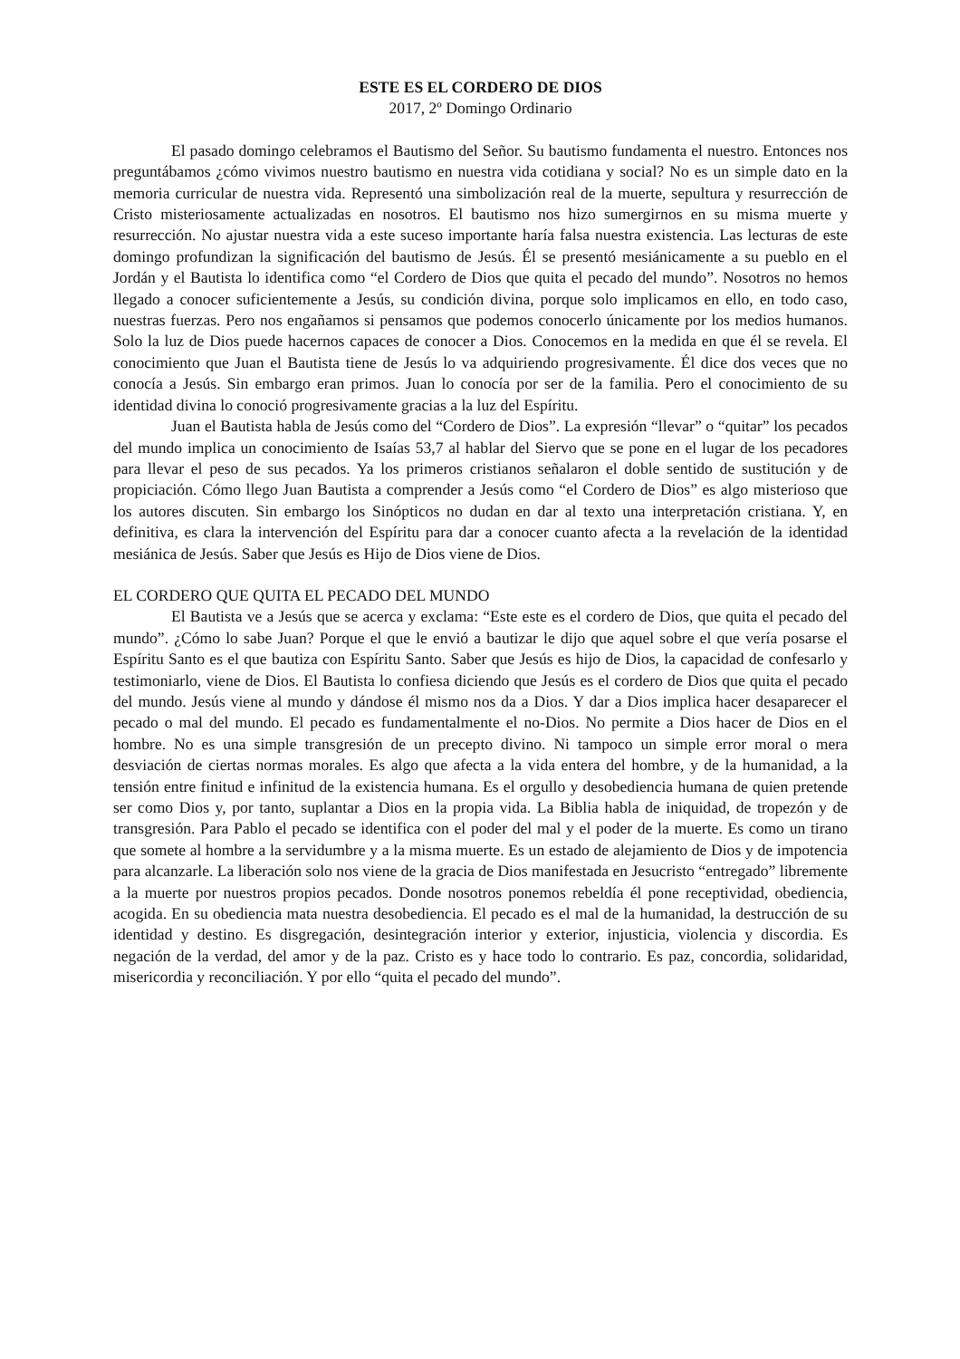ESTE ES EL CORDERO DE DIOS
2017, 2º Domingo Ordinario
El pasado domingo celebramos el Bautismo del Señor. Su bautismo fundamenta el nuestro. Entonces nos preguntábamos ¿cómo vivimos nuestro bautismo en nuestra vida cotidiana y social? No es un simple dato en la memoria curricular de nuestra vida. Representó una simbolización real de la muerte, sepultura y resurrección de Cristo misteriosamente actualizadas en nosotros. El bautismo nos hizo sumergirnos en su misma muerte y resurrección. No ajustar nuestra vida a este suceso importante haría falsa nuestra existencia. Las lecturas de este domingo profundizan la significación del bautismo de Jesús. Él se presentó mesiánicamente a su pueblo en el Jordán y el Bautista lo identifica como “el Cordero de Dios que quita el pecado del mundo”. Nosotros no hemos llegado a conocer suficientemente a Jesús, su condición divina, porque solo implicamos en ello, en todo caso, nuestras fuerzas. Pero nos engañamos si pensamos que podemos conocerlo únicamente por los medios humanos. Solo la luz de Dios puede hacernos capaces de conocer a Dios. Conocemos en la medida en que él se revela. El conocimiento que Juan el Bautista tiene de Jesús lo va adquiriendo progresivamente. Él dice dos veces que no conocía a Jesús. Sin embargo eran primos. Juan lo conocía por ser de la familia. Pero el conocimiento de su identidad divina lo conoció progresivamente gracias a la luz del Espíritu.
Juan el Bautista habla de Jesús como del “Cordero de Dios”. La expresión “llevar” o “quitar” los pecados del mundo implica un conocimiento de Isaías 53,7 al hablar del Siervo que se pone en el lugar de los pecadores para llevar el peso de sus pecados. Ya los primeros cristianos señalaron el doble sentido de sustitución y de propiciación. Cómo llego Juan Bautista a comprender a Jesús como “el Cordero de Dios” es algo misterioso que los autores discuten. Sin embargo los Sinópticos no dudan en dar al texto una interpretación cristiana. Y, en definitiva, es clara la intervención del Espíritu para dar a conocer cuanto afecta a la revelación de la identidad mesiánica de Jesús. Saber que Jesús es Hijo de Dios viene de Dios.
EL CORDERO QUE QUITA EL PECADO DEL MUNDO
El Bautista ve a Jesús que se acerca y exclama: “Este este es el cordero de Dios, que quita el pecado del mundo”. ¿Cómo lo sabe Juan? Porque el que le envió a bautizar le dijo que aquel sobre el que vería posarse el Espíritu Santo es el que bautiza con Espíritu Santo. Saber que Jesús es hijo de Dios, la capacidad de confesarlo y testimoniarlo, viene de Dios. El Bautista lo confiesa diciendo que Jesús es el cordero de Dios que quita el pecado del mundo. Jesús viene al mundo y dándose él mismo nos da a Dios. Y dar a Dios implica hacer desaparecer el pecado o mal del mundo. El pecado es fundamentalmente el no-Dios. No permite a Dios hacer de Dios en el hombre. No es una simple transgresión de un precepto divino. Ni tampoco un simple error moral o mera desviación de ciertas normas morales. Es algo que afecta a la vida entera del hombre, y de la humanidad, a la tensión entre finitud e infinitud de la existencia humana. Es el orgullo y desobediencia humana de quien pretende ser como Dios y, por tanto, suplantar a Dios en la propia vida. La Biblia habla de iniquidad, de tropezón y de transgresión. Para Pablo el pecado se identifica con el poder del mal y el poder de la muerte. Es como un tirano que somete al hombre a la servidumbre y a la misma muerte. Es un estado de alejamiento de Dios y de impotencia para alcanzarle. La liberación solo nos viene de la gracia de Dios manifestada en Jesucristo “entregado” libremente a la muerte por nuestros propios pecados. Donde nosotros ponemos rebeldía él pone receptividad, obediencia, acogida. En su obediencia mata nuestra desobediencia. El pecado es el mal de la humanidad, la destrucción de su identidad y destino. Es disgregación, desintegración interior y exterior, injusticia, violencia y discordia. Es negación de la verdad, del amor y de la paz. Cristo es y hace todo lo contrario. Es paz, concordia, solidaridad, misericordia y reconciliación. Y por ello “quita el pecado del mundo”.